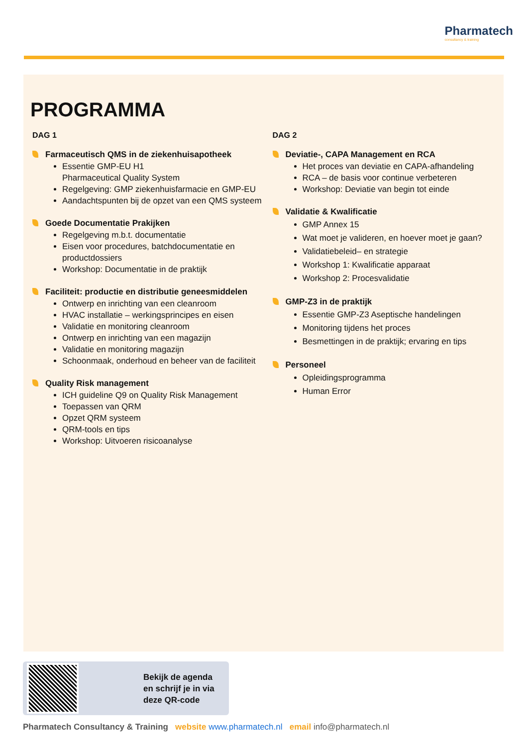Pharmatech
consultancy & training
PROGRAMMA
DAG 1
Farmaceutisch QMS in de ziekenhuisapotheek
Essentie GMP-EU H1
Pharmaceutical Quality System
Regelgeving: GMP ziekenhuisfarmacie en GMP-EU
Aandachtspunten bij de opzet van een QMS systeem
Goede Documentatie Prakijken
Regelgeving m.b.t. documentatie
Eisen voor procedures, batchdocumentatie en productdossiers
Workshop: Documentatie in de praktijk
Faciliteit: productie en distributie geneesmiddelen
Ontwerp en inrichting van een cleanroom
HVAC installatie – werkingsprincipes en eisen
Validatie en monitoring cleanroom
Ontwerp en inrichting van een magazijn
Validatie en monitoring magazijn
Schoonmaak, onderhoud en beheer van de faciliteit
Quality Risk management
ICH guideline Q9 on Quality Risk Management
Toepassen van QRM
Opzet QRM systeem
QRM-tools en tips
Workshop: Uitvoeren risicoanalyse
DAG 2
Deviatie-, CAPA Management en RCA
Het proces van deviatie en CAPA-afhandeling
RCA – de basis voor continue verbeteren
Workshop: Deviatie van begin tot einde
Validatie & Kwalificatie
GMP Annex 15
Wat moet je valideren, en hoever moet je gaan?
Validatiebeleid– en strategie
Workshop 1: Kwalificatie apparaat
Workshop 2: Procesvalidatie
GMP-Z3 in de praktijk
Essentie GMP-Z3 Aseptische handelingen
Monitoring tijdens het proces
Besmettingen in de praktijk; ervaring en tips
Personeel
Opleidingsprogramma
Human Error
Bekijk de agenda
en schrijf je in via
deze QR-code
Pharmatech Consultancy & Training website www.pharmatech.nl email info@pharmatech.nl